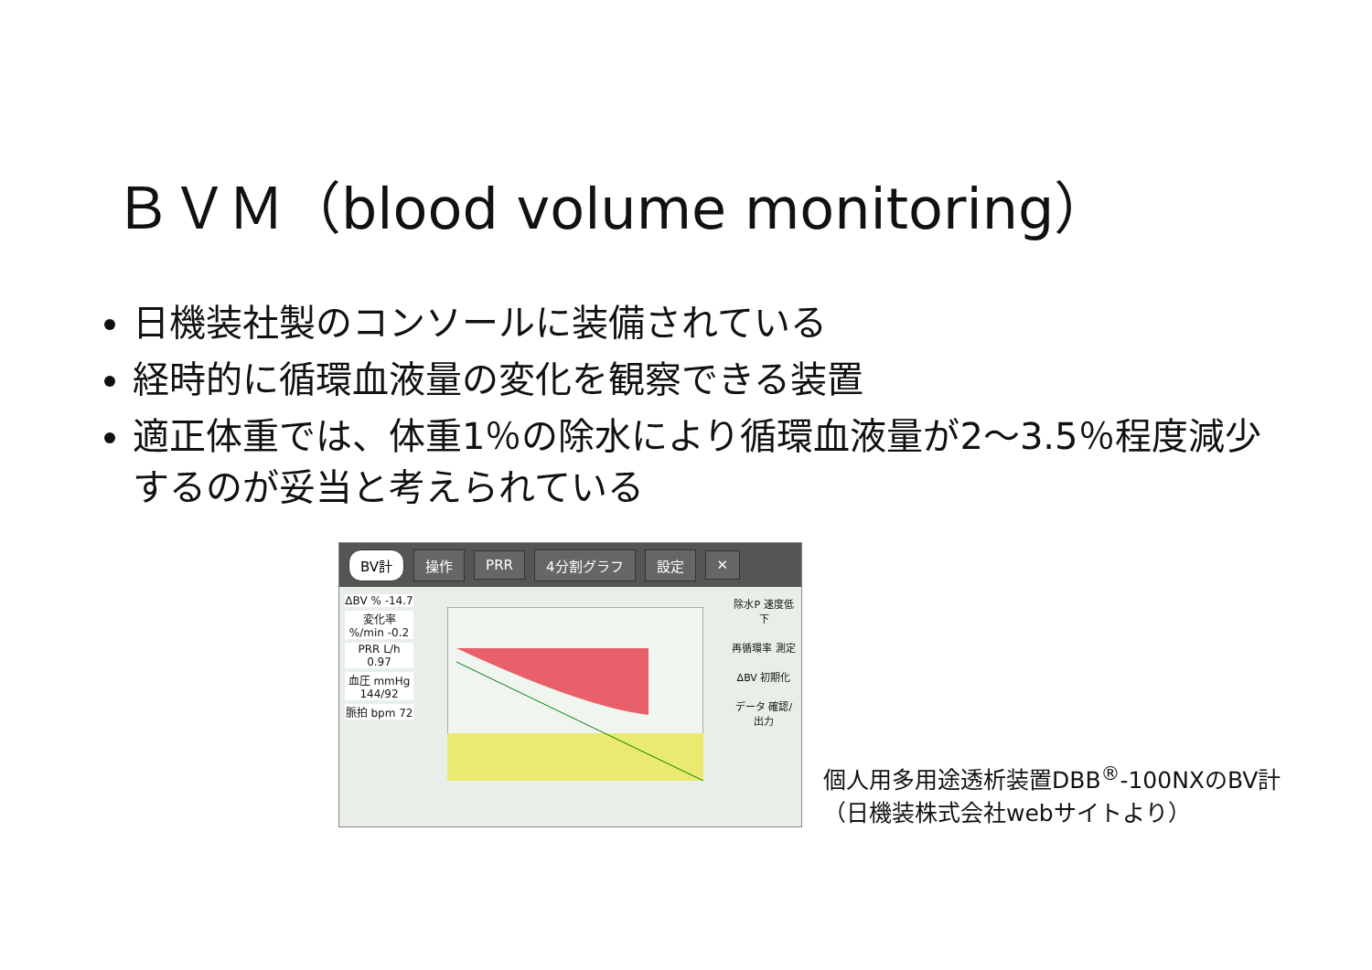ＢＶＭ（blood volume monitoring）
日機装社製のコンソールに装備されている
経時的に循環血液量の変化を観察できる装置
適正体重では、体重1％の除水により循環血液量が2～3.5％程度減少するのが妥当と考えられている
BV計 操作 PRR 4分割グラフ 設定 ✕
ΔBV % -14.7
変化率 %/min -0.2
PRR L/h 0.97
血圧 mmHg 144/92
脈拍 bpm 72
除水P 速度低下
再循環率 測定
ΔBV 初期化
データ 確認/出力
個人用多用途透析装置DBB<sup>®</sup>-100NXのBV計
（日機装株式会社webサイトより）